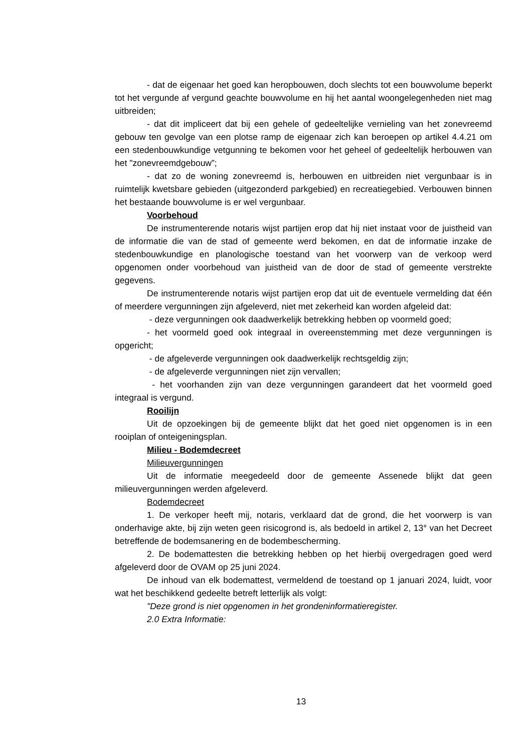- dat de eigenaar het goed kan heropbouwen, doch slechts tot een bouwvolume beperkt tot het vergunde af vergund geachte bouwvolume en hij het aantal woongelegenheden niet mag uitbreiden;
- dat dit impliceert dat bij een gehele of gedeeltelijke vernieling van het zonevreemd gebouw ten gevolge van een plotse ramp de eigenaar zich kan beroepen op artikel 4.4.21 om een stedenbouwkundige vetgunning te bekomen voor het geheel of gedeeltelijk herbouwen van het "zonevreemdgebouw”;
- dat zo de woning zonevreemd is, herbouwen en uitbreiden niet vergunbaar is in ruimtelijk kwetsbare gebieden (uitgezonderd parkgebied) en recreatiegebied. Verbouwen binnen het bestaande bouwvolume is er wel vergunbaar.
Voorbehoud
De instrumenterende notaris wijst partijen erop dat hij niet instaat voor de juistheid van de informatie die van de stad of gemeente werd bekomen, en dat de informatie inzake de stedenbouwkundige en planologische toestand van het voorwerp van de verkoop werd opgenomen onder voorbehoud van juistheid van de door de stad of gemeente verstrekte gegevens.
De instrumenterende notaris wijst partijen erop dat uit de eventuele vermelding dat één of meerdere vergunningen zijn afgeleverd, niet met zekerheid kan worden afgeleid dat:
- deze vergunningen ook daadwerkelijk betrekking hebben op voormeld goed;
- het voormeld goed ook integraal in overeenstemming met deze vergunningen is opgericht;
- de afgeleverde vergunningen ook daadwerkelijk rechtsgeldig zijn;
- de afgeleverde vergunningen niet zijn vervallen;
- het voorhanden zijn van deze vergunningen garandeert dat het voormeld goed integraal is vergund.
Rooilijn
Uit de opzoekingen bij de gemeente blijkt dat het goed niet opgenomen is in een rooiplan of onteigeningsplan.
Milieu - Bodemdecreet
Milieuvergunningen
Uit de informatie meegedeeld door de gemeente Assenede blijkt dat geen milieuvergunningen werden afgeleverd.
Bodemdecreet
1. De verkoper heeft mij, notaris, verklaard dat de grond, die het voorwerp is van onderhavige akte, bij zijn weten geen risicogrond is, als bedoeld in artikel 2, 13° van het Decreet betreffende de bodemsanering en de bodembescherming.
2. De bodemattesten die betrekking hebben op het hierbij overgedragen goed werd afgeleverd door de OVAM op 25 juni 2024.
De inhoud van elk bodemattest, vermeldend de toestand op 1 januari 2024, luidt, voor wat het beschikkend gedeelte betreft letterlijk als volgt:
"Deze grond is niet opgenomen in het grondeninformatieregister.
2.0 Extra Informatie:
13